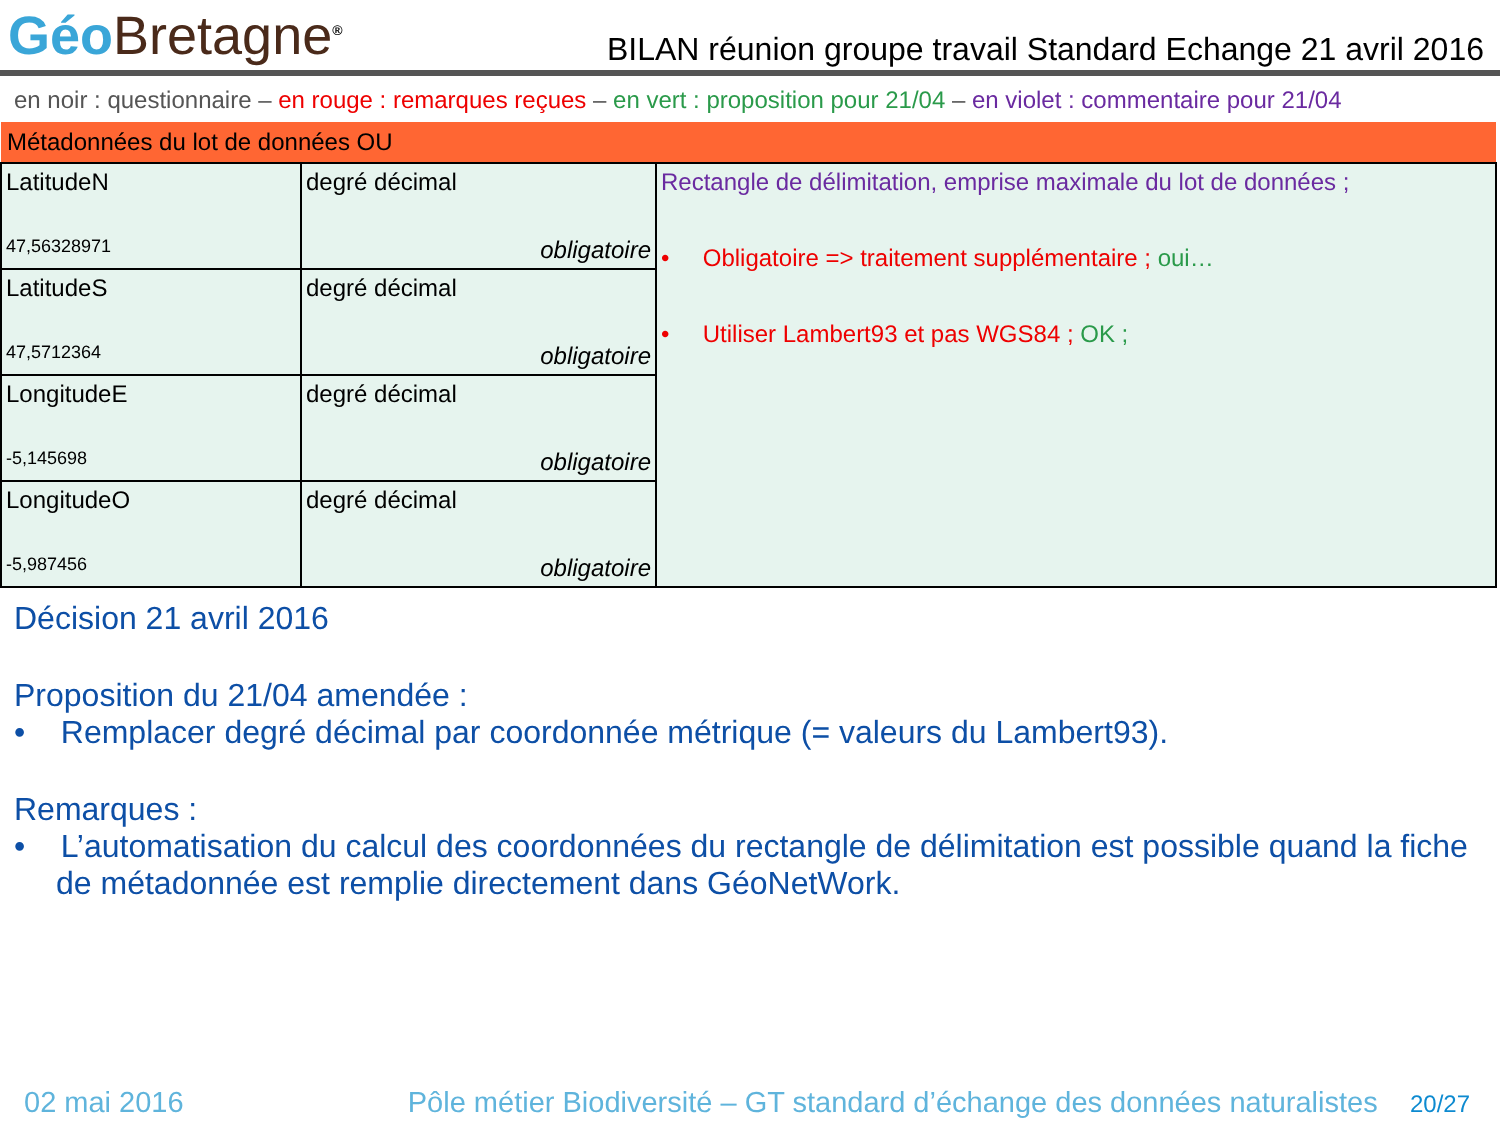Géo Bretagne<sup>®</sup>
BILAN réunion groupe travail Standard Echange 21 avril 2016
en noir : questionnaire – en rouge : remarques reçues – en vert : proposition pour 21/04 – en violet : commentaire pour 21/04
| Métadonnées du lot de données OU | | |
| LatitudeN 47,56328971 | degré décimal obligatoire | Rectangle de délimitation, emprise maximale du lot de données ; • Obligatoire => traitement supplémentaire ; oui… • Utiliser Lambert93 et pas WGS84 ; OK ; |
| LatitudeS 47,5712364 | degré décimal obligatoire | |
| LongitudeE -5,145698 | degré décimal obligatoire | |
| LongitudeO -5,987456 | degré décimal obligatoire | |
Décision 21 avril 2016
Proposition du 21/04 amendée :
• Remplacer degré décimal par coordonnée métrique (= valeurs du Lambert93).
Remarques :
• L’automatisation du calcul des coordonnées du rectangle de délimitation est possible quand la fiche de métadonnée est remplie directement dans GéoNetWork.
02 mai 2016 Pôle métier Biodiversité – GT standard d’échange des données naturalistes 20/27